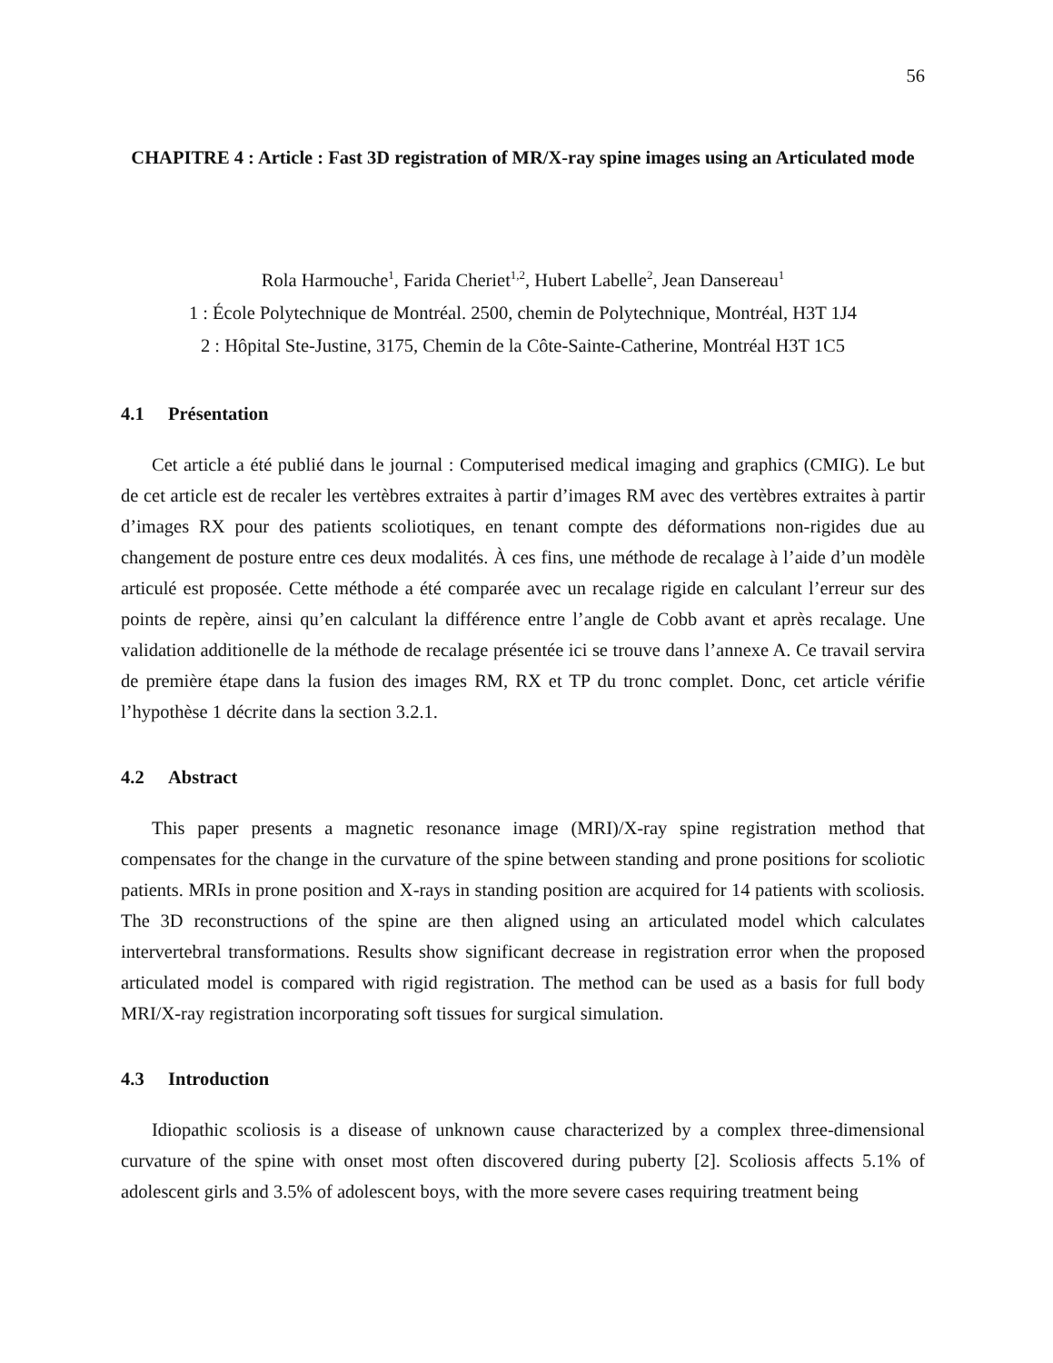56
CHAPITRE 4 : Article : Fast 3D registration of MR/X-ray spine images using an Articulated mode
Rola Harmouche<sup>1</sup>, Farida Cheriet<sup>1,2</sup>, Hubert Labelle<sup>2</sup>, Jean Dansereau<sup>1</sup>
1 : École Polytechnique de Montréal. 2500, chemin de Polytechnique, Montréal, H3T 1J4
2 : Hôpital Ste-Justine, 3175, Chemin de la Côte-Sainte-Catherine, Montréal H3T 1C5
4.1 Présentation
Cet article a été publié dans le journal : Computerised medical imaging and graphics (CMIG). Le but de cet article est de recaler les vertèbres extraites à partir d’images RM avec des vertèbres extraites à partir d’images RX pour des patients scoliotiques, en tenant compte des déformations non-rigides due au changement de posture entre ces deux modalités. À ces fins, une méthode de recalage à l’aide d’un modèle articulé est proposée. Cette méthode a été comparée avec un recalage rigide en calculant l’erreur sur des points de repère, ainsi qu’en calculant la différence entre l’angle de Cobb avant et après recalage. Une validation additionelle de la méthode de recalage présentée ici se trouve dans l’annexe A. Ce travail servira de première étape dans la fusion des images RM, RX et TP du tronc complet. Donc, cet article vérifie l’hypothèse 1 décrite dans la section 3.2.1.
4.2 Abstract
This paper presents a magnetic resonance image (MRI)/X-ray spine registration method that compensates for the change in the curvature of the spine between standing and prone positions for scoliotic patients. MRIs in prone position and X-rays in standing position are acquired for 14 patients with scoliosis. The 3D reconstructions of the spine are then aligned using an articulated model which calculates intervertebral transformations. Results show significant decrease in registration error when the proposed articulated model is compared with rigid registration. The method can be used as a basis for full body MRI/X-ray registration incorporating soft tissues for surgical simulation.
4.3 Introduction
Idiopathic scoliosis is a disease of unknown cause characterized by a complex three-dimensional curvature of the spine with onset most often discovered during puberty [2]. Scoliosis affects 5.1% of adolescent girls and 3.5% of adolescent boys, with the more severe cases requiring treatment being